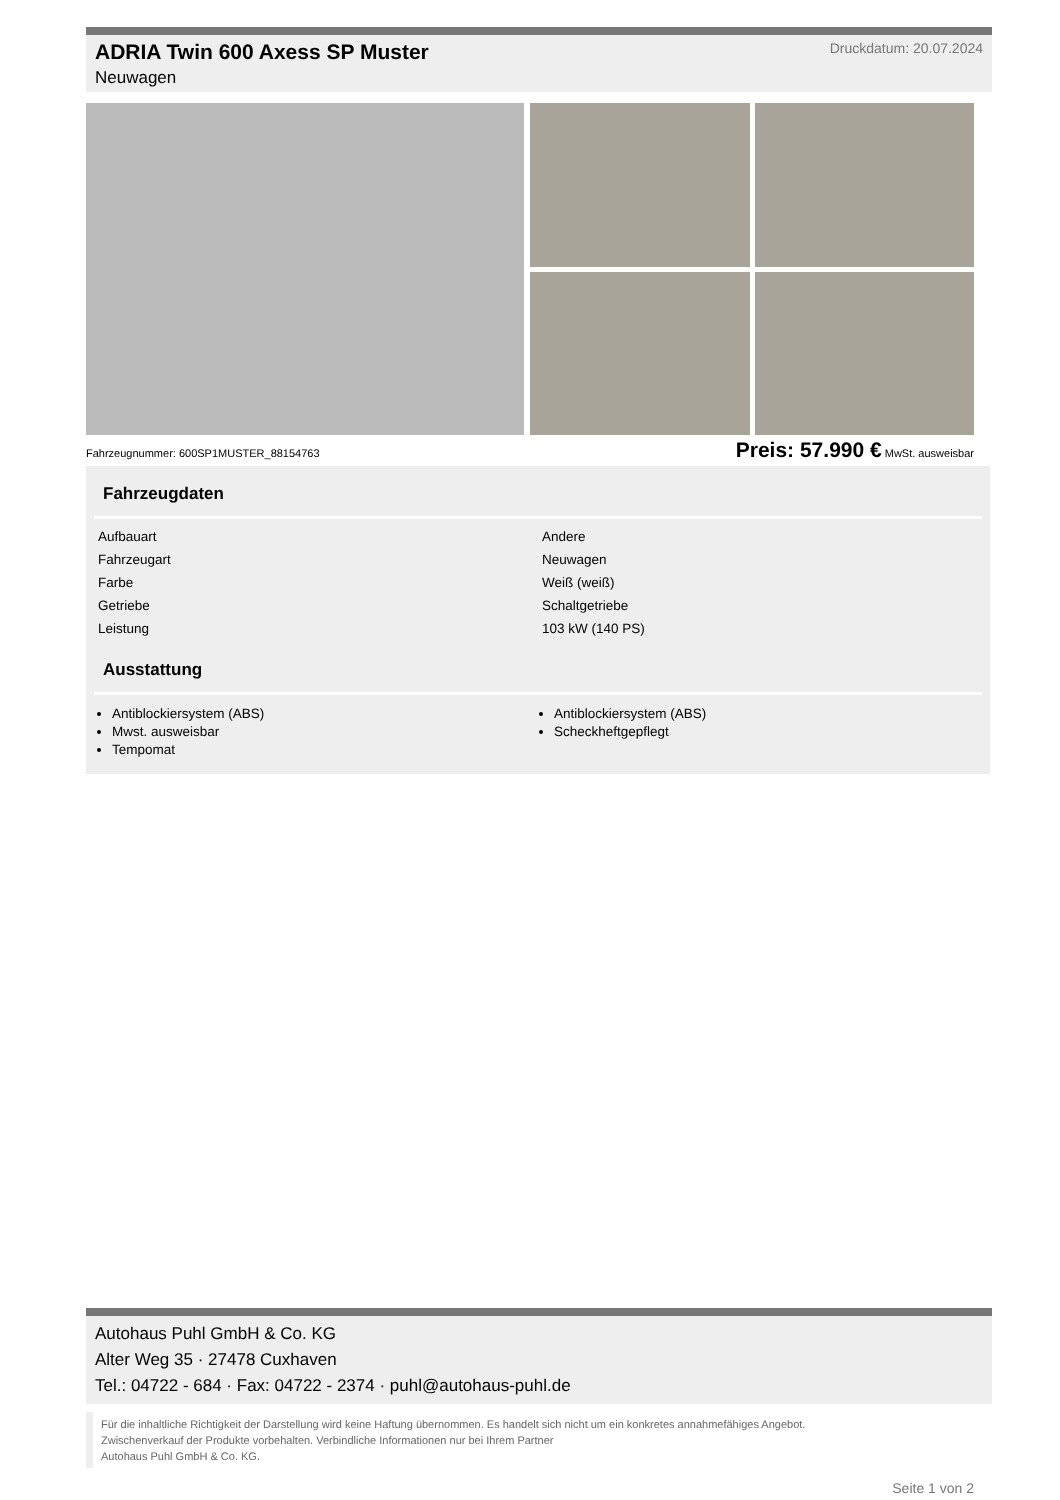ADRIA Twin 600 Axess SP Muster Druckdatum: 20.07.2024
Neuwagen
Fahrzeugnummer: 600SP1MUSTER_88154763 Preis: 57.990 € MwSt. ausweisbar
Fahrzeugdaten
| Aufbauart | Andere |
| Fahrzeugart | Neuwagen |
| Farbe | Weiß (weiß) |
| Getriebe | Schaltgetriebe |
| Leistung | 103 kW (140 PS) |
Ausstattung
Antiblockiersystem (ABS)
Mwst. ausweisbar
Tempomat
Antiblockiersystem (ABS)
Scheckheftgepflegt
Autohaus Puhl GmbH & Co. KG
Alter Weg 35 · 27478 Cuxhaven
Tel.: 04722 - 684 · Fax: 04722 - 2374 · puhl@autohaus-puhl.de
Für die inhaltliche Richtigkeit der Darstellung wird keine Haftung übernommen. Es handelt sich nicht um ein konkretes annahmefähiges Angebot.
Zwischenverkauf der Produkte vorbehalten. Verbindliche Informationen nur bei Ihrem Partner
Autohaus Puhl GmbH & Co. KG.
Seite 1 von 2